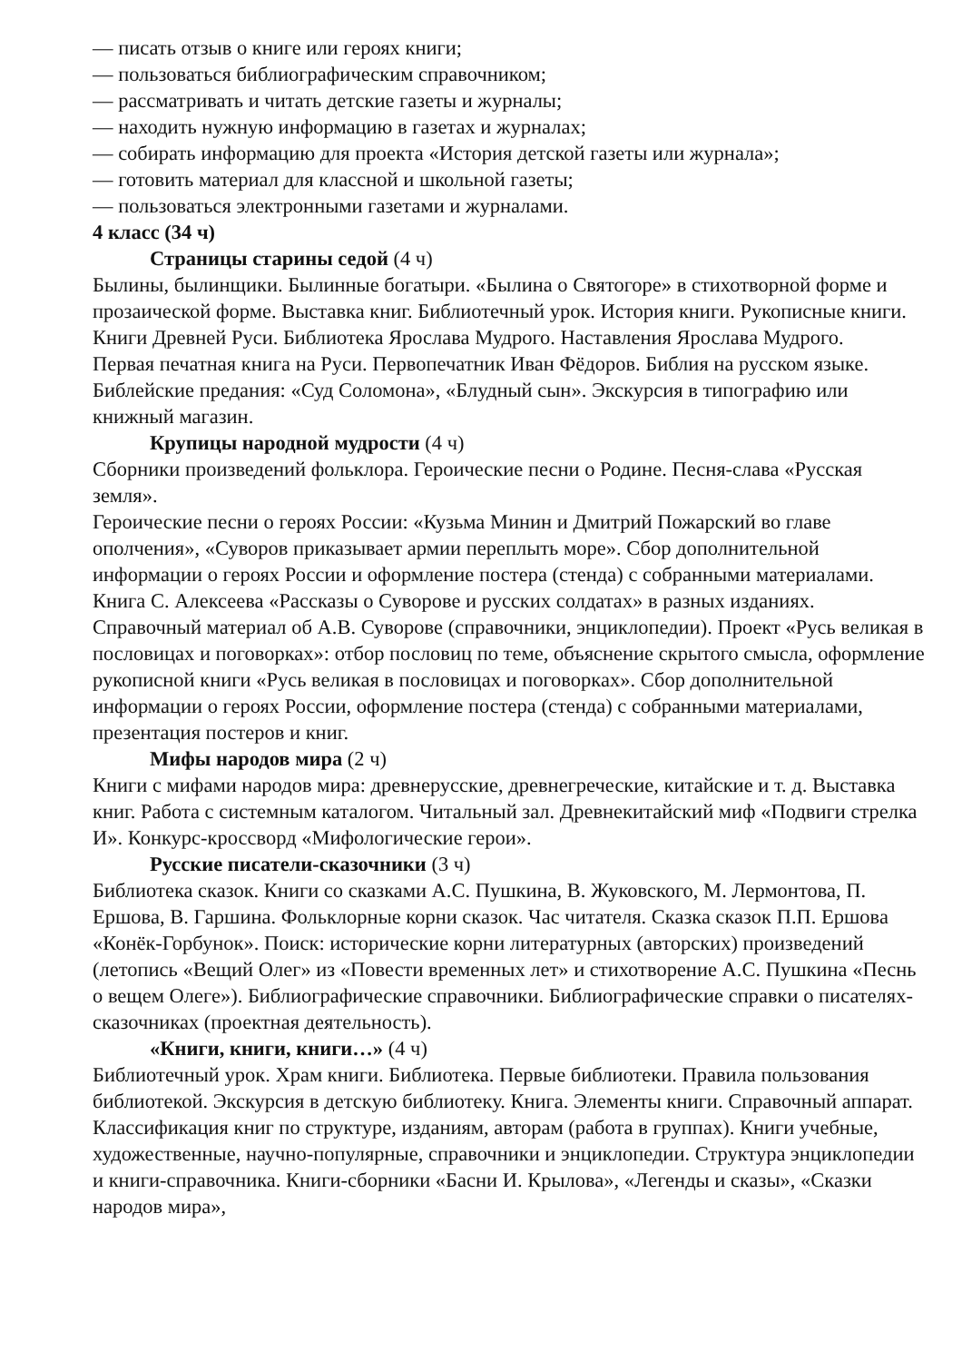— писать отзыв о книге или героях книги;
— пользоваться библиографическим справочником;
— рассматривать и читать детские газеты и журналы;
— находить нужную информацию в газетах и журналах;
— собирать информацию для проекта «История детской газеты или журнала»;
— готовить материал для классной и школьной газеты;
— пользоваться электронными газетами и журналами.
4 класс (34 ч)
Страницы старины седой (4 ч)
Былины, былинщики. Былинные богатыри. «Былина о Святогоре» в стихотворной форме и прозаической форме. Выставка книг. Библиотечный урок. История книги. Рукописные книги. Книги Древней Руси. Библиотека Ярослава Мудрого. Наставления Ярослава Мудрого.
Первая печатная книга на Руси. Первопечатник Иван Фёдоров. Библия на русском языке. Библейские предания: «Суд Соломона», «Блудный сын». Экскурсия в типографию или книжный магазин.
Крупицы народной мудрости (4 ч)
Сборники произведений фольклора. Героические песни о Родине. Песня-слава «Русская земля».
Героические песни о героях России: «Кузьма Минин и Дмитрий Пожарский во главе ополчения», «Суворов приказывает армии переплыть море». Сбор дополнительной информации о героях России и оформление постера (стенда) с собранными материалами. Книга С. Алексеева «Рассказы о Суворове и русских солдатах» в разных изданиях. Справочный материал об А.В. Суворове (справочники, энциклопедии). Проект «Русь великая в пословицах и поговорках»: отбор пословиц по теме, объяснение скрытого смысла, оформление рукописной книги «Русь великая в пословицах и поговорках». Сбор дополнительной информации о героях России, оформление постера (стенда) с собранными материалами, презентация постеров и книг.
Мифы народов мира (2 ч)
Книги с мифами народов мира: древнерусские, древнегреческие, китайские и т. д. Выставка книг. Работа с системным каталогом. Читальный зал. Древнекитайский миф «Подвиги стрелка И». Конкурс-кроссворд «Мифологические герои».
Русские писатели-сказочники (3 ч)
Библиотека сказок. Книги со сказками А.С. Пушкина, В. Жуковского, М. Лермонтова, П. Ершова, В. Гаршина. Фольклорные корни сказок. Час читателя. Сказка сказок П.П. Ершова «Конёк-Горбунок». Поиск: исторические корни литературных (авторских) произведений (летопись «Вещий Олег» из «Повести временных лет» и стихотворение А.С. Пушкина «Песнь о вещем Олеге»). Библиографические справочники. Библиографические справки о писателях-сказочниках (проектная деятельность).
«Книги, книги, книги…» (4 ч)
Библиотечный урок. Храм книги. Библиотека. Первые библиотеки. Правила пользования библиотекой. Экскурсия в детскую библиотеку. Книга. Элементы книги. Справочный аппарат. Классификация книг по структуре, изданиям, авторам (работа в группах). Книги учебные, художественные, научно-популярные, справочники и энциклопедии. Структура энциклопедии и книги-справочника. Книги-сборники «Басни И. Крылова», «Легенды и сказы», «Сказки народов мира»,